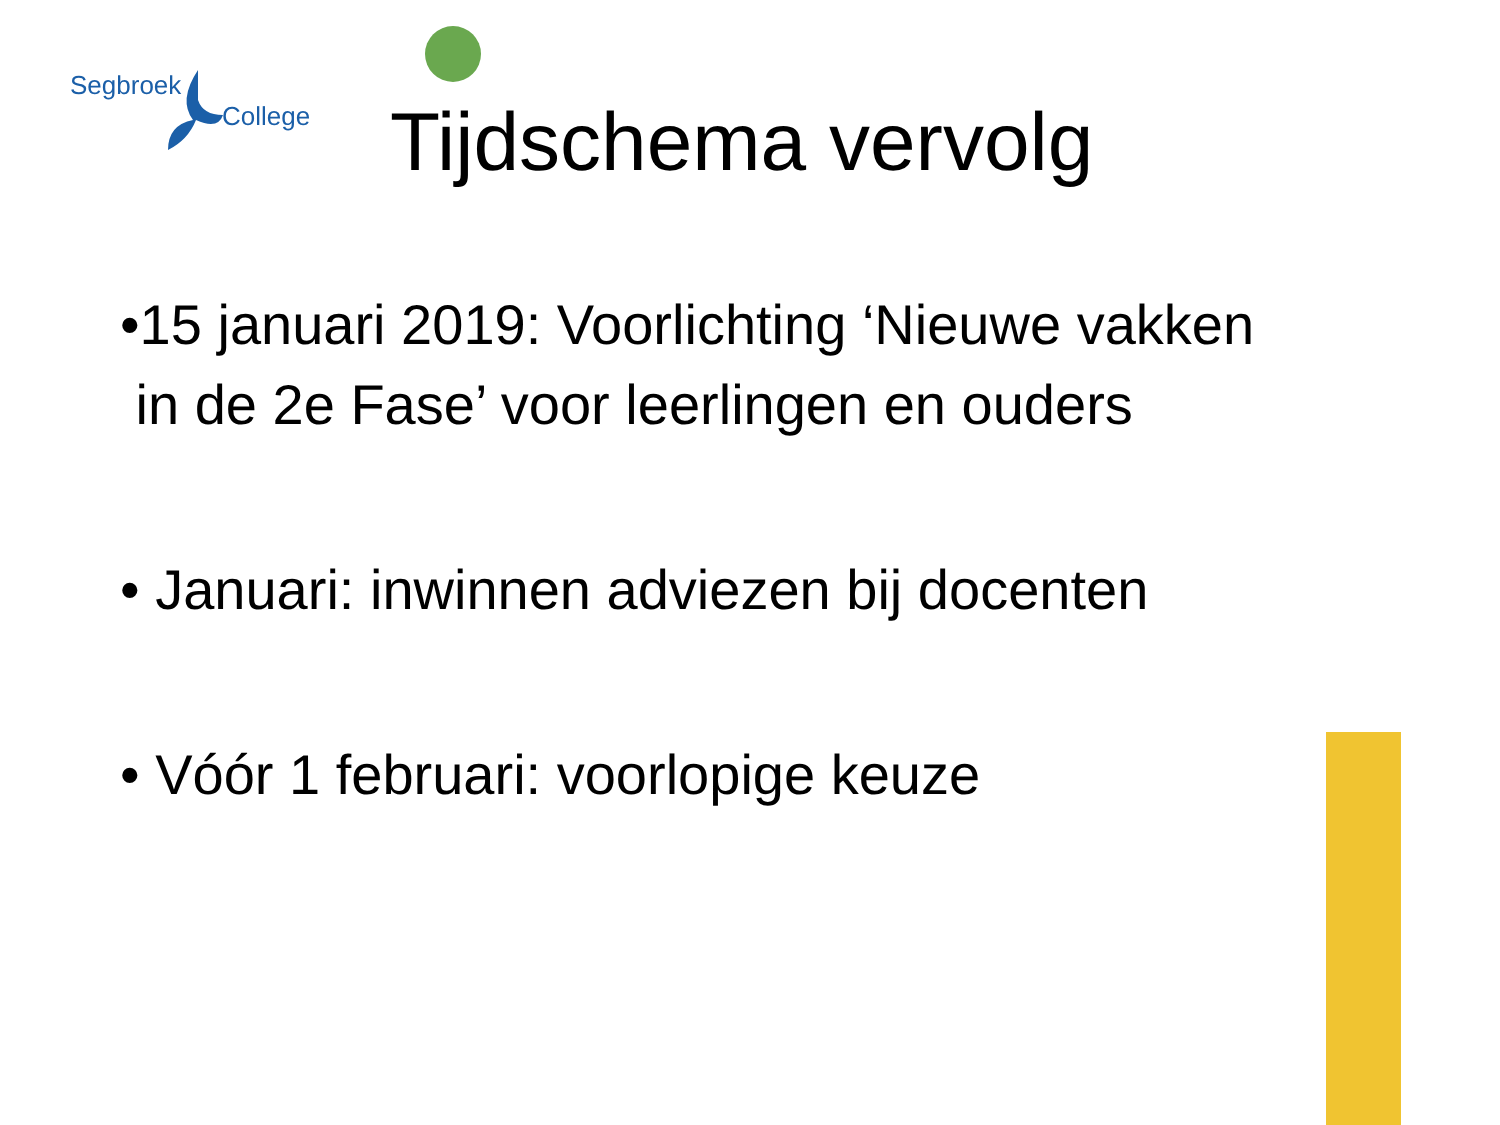Segbroek
College
Tijdschema vervolg
•15 januari 2019: Voorlichting ‘Nieuwe vakken
in de 2e Fase’ voor leerlingen en ouders
• Januari: inwinnen adviezen bij docenten
• Vóór 1 februari: voorlopige keuze